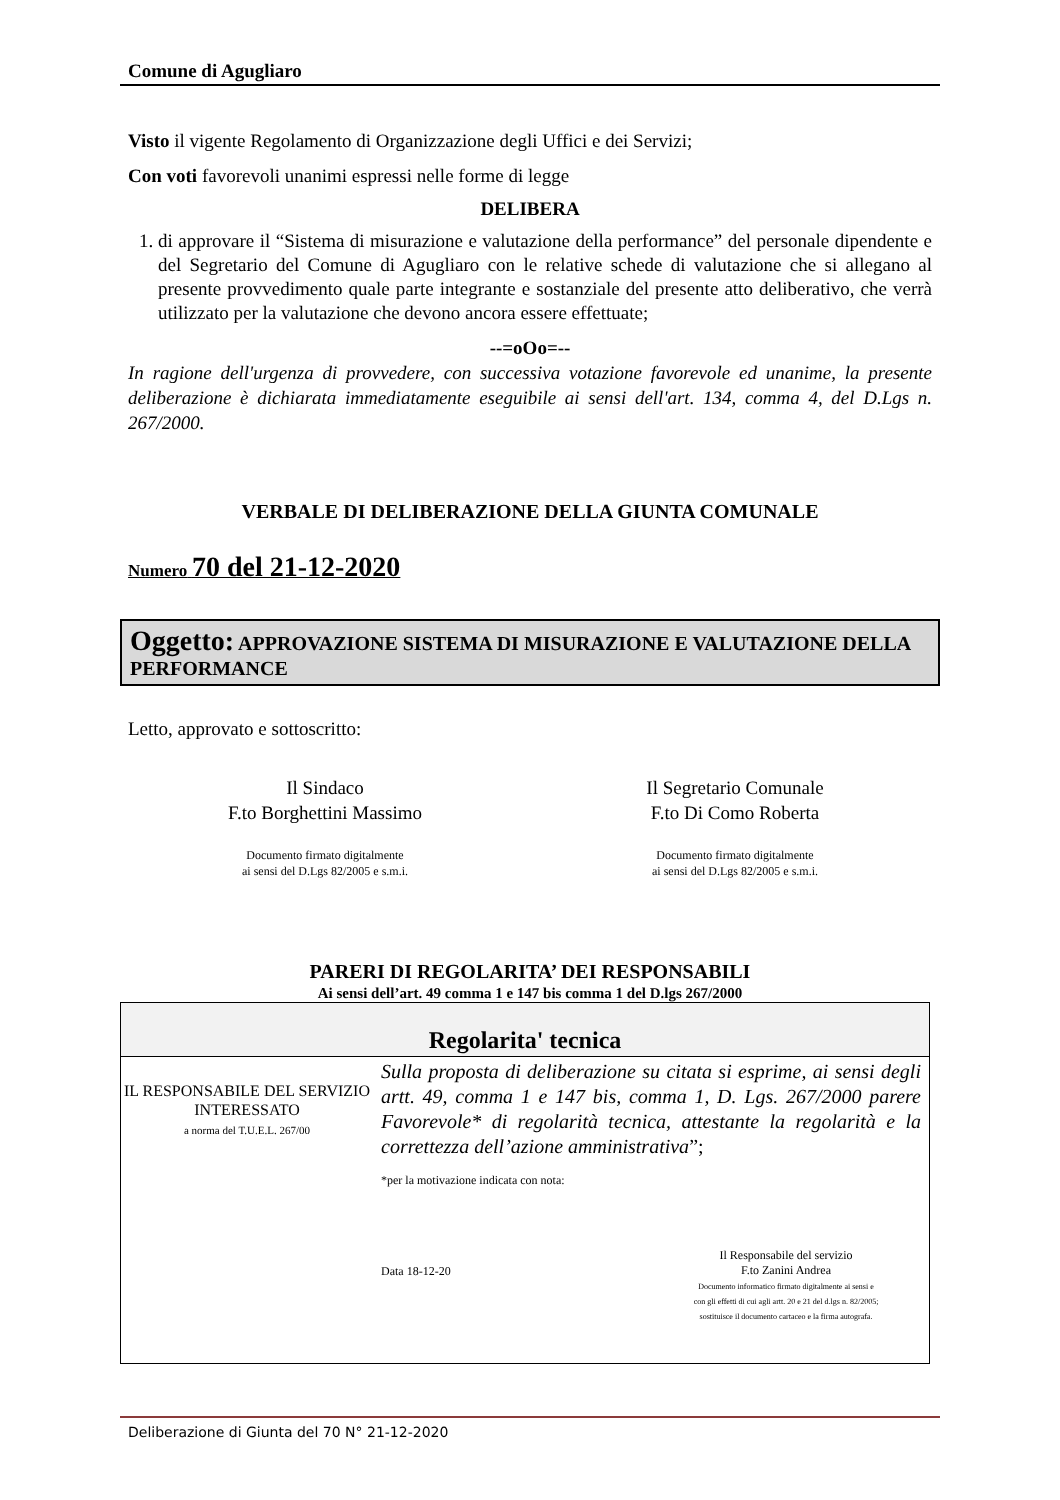Comune di Agugliaro
Visto il vigente Regolamento di Organizzazione degli Uffici e dei Servizi;
Con voti favorevoli unanimi espressi nelle forme di legge
DELIBERA
1. di approvare il “Sistema di misurazione e valutazione della performance” del personale dipendente e del Segretario del Comune di Agugliaro con le relative schede di valutazione che si allegano al presente provvedimento quale parte integrante e sostanziale del presente atto deliberativo, che verrà utilizzato per la valutazione che devono ancora essere effettuate;
--=oOo=--
In ragione dell'urgenza di provvedere, con successiva votazione favorevole ed unanime, la presente deliberazione è dichiarata immediatamente eseguibile ai sensi dell'art. 134, comma 4, del D.Lgs n. 267/2000.
VERBALE DI DELIBERAZIONE DELLA GIUNTA COMUNALE
Numero 70 del 21-12-2020
Oggetto: APPROVAZIONE SISTEMA DI MISURAZIONE E VALUTAZIONE DELLA PERFORMANCE
Letto, approvato e sottoscritto:
Il Sindaco
F.to Borghettini Massimo
Documento firmato digitalmente
ai sensi del D.Lgs 82/2005 e s.m.i.
Il Segretario Comunale
F.to Di Como Roberta
Documento firmato digitalmente
ai sensi del D.Lgs 82/2005 e s.m.i.
PARERI DI REGOLARITA’ DEI RESPONSABILI
Ai sensi dell’art. 49 comma 1 e 147 bis comma 1 del D.lgs 267/2000
| Regolarita' tecnica | |
| IL RESPONSABILE DEL SERVIZIO INTERESSATO a norma del T.U.E.L. 267/00 | Sulla proposta di deliberazione su citata si esprime, ai sensi degli artt. 49, comma 1 e 147 bis, comma 1, D. Lgs. 267/2000 parere Favorevole* di regolarità tecnica, attestante la regolarità e la correttezza dell’azione amministrativa ”; *per la motivazione indicata con nota: Data 18-12-20 Il Responsabile del servizio F.to Zanini Andrea Documento informatico firmato digitalmente ai sensi e con gli effetti di cui agli artt. 20 e 21 del d.lgs n. 82/2005; sostituisce il documento cartaceo e la firma autografa. |
Deliberazione di Giunta del 70 N° 21-12-2020